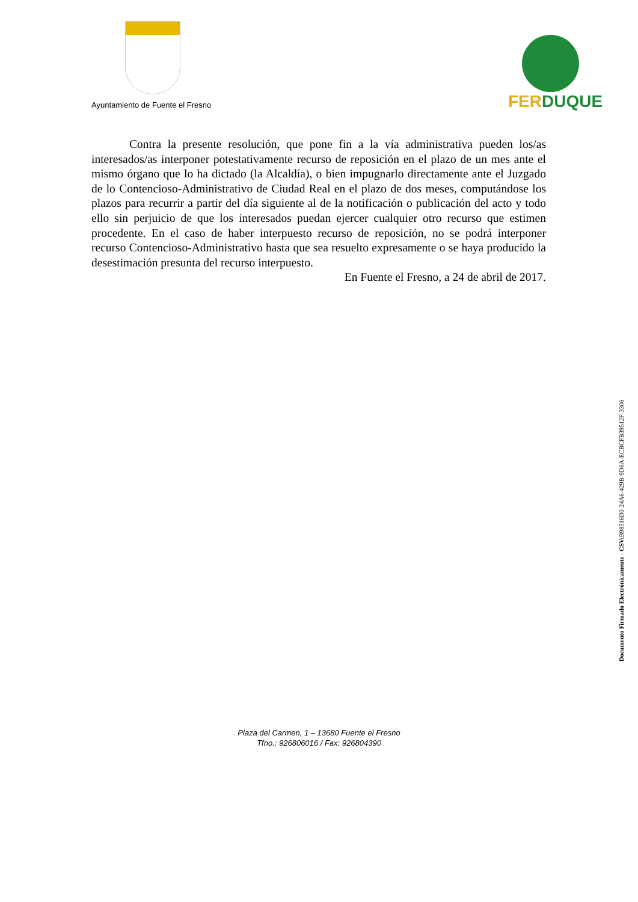Ayuntamiento de Fuente el Fresno
FERDUQUE
Contra la presente resolución, que pone fin a la vía administrativa pueden los/as interesados/as interponer potestativamente recurso de reposición en el plazo de un mes ante el mismo órgano que lo ha dictado (la Alcaldía), o bien impugnarlo directamente ante el Juzgado de lo Contencioso-Administrativo de Ciudad Real en el plazo de dos meses, computándose los plazos para recurrir a partir del día siguiente al de la notificación o publicación del acto y todo ello sin perjuicio de que los interesados puedan ejercer cualquier otro recurso que estimen procedente. En el caso de haber interpuesto recurso de reposición, no se podrá interponer recurso Contencioso-Administrativo hasta que sea resuelto expresamente o se haya producido la desestimación presunta del recurso interpuesto.
En Fuente el Fresno, a 24 de abril de 2017.
Documento Firmado Electrónicamente - CSV: B98516D0-24A6-429B-9D6A-ECBCFB39512F-3306
Plaza del Carmen, 1 – 13680 Fuente el Fresno
Tfno.: 926806016 / Fax: 926804390